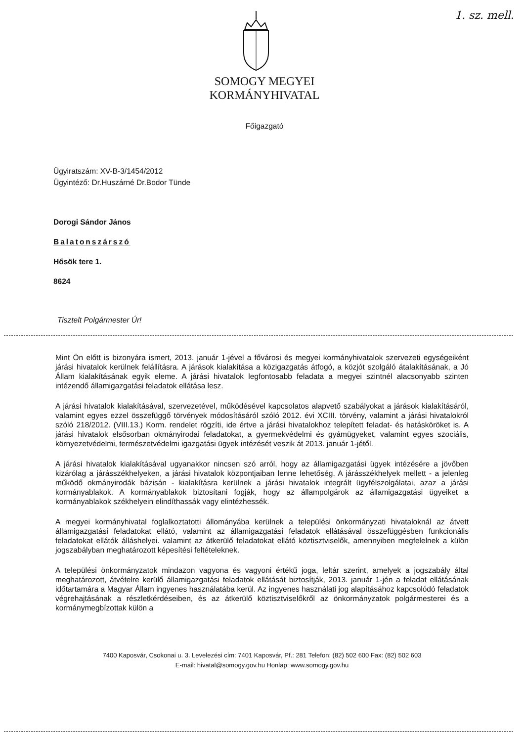1. sz. mell.
SOMOGY MEGYEI
KORMÁNYHIVATAL
Főigazgató
Ügyiratszám: XV-B-3/1454/2012
Ügyintéző: Dr.Huszárné Dr.Bodor Tünde
Dorogi Sándor János
Balatonszárszó
Hősök tere 1.
8624
Tisztelt Polgármester Úr!
Mint Ön előtt is bizonyára ismert, 2013. január 1-jével a fővárosi és megyei kormányhivatalok szervezeti egységeiként járási hivatalok kerülnek felállításra. A járások kialakítása a közigazgatás átfogó, a közjót szolgáló átalakításának, a Jó Állam kialakításának egyik eleme. A járási hivatalok legfontosabb feladata a megyei szintnél alacsonyabb szinten intézendő államigazgatási feladatok ellátása lesz.
A járási hivatalok kialakításával, szervezetével, működésével kapcsolatos alapvető szabályokat a járások kialakításáról, valamint egyes ezzel összefüggő törvények módosításáról szóló 2012. évi XCIII. törvény, valamint a járási hivatalokról szóló 218/2012. (VIII.13.) Korm. rendelet rögzíti, ide értve a járási hivatalokhoz telepített feladat- és hatásköröket is. A járási hivatalok elsősorban okmányirodai feladatokat, a gyermekvédelmi és gyámügyeket, valamint egyes szociális, környezetvédelmi, természetvédelmi igazgatási ügyek intézését veszik át 2013. január 1-jétől.
A járási hivatalok kialakításával ugyanakkor nincsen szó arról, hogy az államigazgatási ügyek intézésére a jövőben kizárólag a járásszékhelyeken, a járási hivatalok központjaiban lenne lehetőség. A járásszékhelyek mellett - a jelenleg működő okmányirodák bázisán - kialakításra kerülnek a járási hivatalok integrált ügyfélszolgálatai, azaz a járási kormányablakok. A kormányablakok biztosítani fogják, hogy az állampolgárok az államigazgatási ügyeiket a kormányablakok székhelyein elindíthassák vagy elintézhessék.
A megyei kormányhivatal foglalkoztatotti állományába kerülnek a települési önkormányzati hivataloknál az átvett államigazgatási feladatokat ellátó, valamint az államigazgatási feladatok ellátásával összefüggésben funkcionális feladatokat ellátók álláshelyei. valamint az átkerülő feladatokat ellátó köztisztviselők, amennyiben megfelelnek a külön jogszabályban meghatározott képesítési feltételeknek.
A települési önkormányzatok mindazon vagyona és vagyoni értékű joga, leltár szerint, amelyek a jogszabály által meghatározott, átvételre kerülő államigazgatási feladatok ellátását biztosítják, 2013. január 1-jén a feladat ellátásának időtartamára a Magyar Állam ingyenes használatába kerül. Az ingyenes használati jog alapításához kapcsolódó feladatok végrehajtásának a részletkérdéseiben, és az átkerülő köztisztviselőkről az önkormányzatok polgármesterei és a kormánymegbízottak külön a
7400 Kaposvár, Csokonai u. 3. Levelezési cím: 7401 Kaposvár, Pf.: 281 Telefon: (82) 502 600 Fax: (82) 502 603
E-mail: hivatal@somogy.gov.hu Honlap: www.somogy.gov.hu